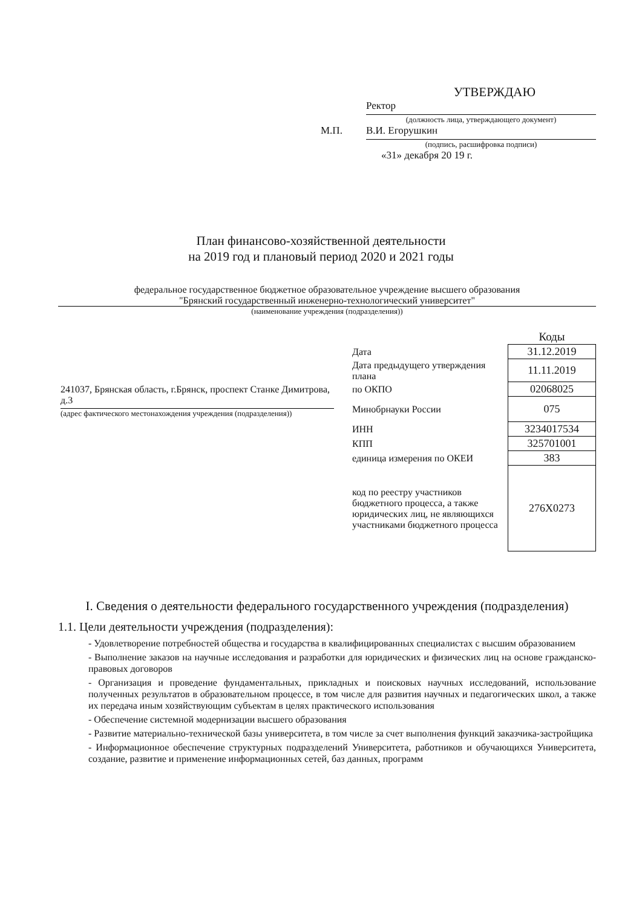УТВЕРЖДАЮ
Ректор
(должность лица, утверждающего документ)
М.П.
В.И. Егорушкин
(подпись, расшифровка подписи)
«31» декабря 20 19 г.
План финансово-хозяйственной деятельности
на 2019 год и плановый период 2020 и 2021 годы
федеральное государственное бюджетное образовательное учреждение высшего образования
"Брянский государственный инженерно-технологический университет"
(наименование учреждения (подразделения))
241037, Брянская область, г.Брянск, проспект Станке Димитрова, д.3
(адрес фактического местонахождения учреждения (подразделения))
| | Коды |
| Дата | 31.12.2019 |
| Дата предыдущего утверждения плана | 11.11.2019 |
| по ОКПО | 02068025 |
| Минобрнауки России | 075 |
| ИНН | 3234017534 |
| КПП | 325701001 |
| единица измерения по ОКЕИ | 383 |
| код по реестру участников бюджетного процесса, а также юридических лиц, не являющихся участниками бюджетного процесса | 276X0273 |
I. Сведения о деятельности федерального государственного учреждения (подразделения)
1.1. Цели деятельности учреждения (подразделения):
- Удовлетворение потребностей общества и государства в квалифицированных специалистах с высшим образованием
- Выполнение заказов на научные исследования и разработки для юридических и физических лиц на основе гражданско-правовых договоров
- Организация и проведение фундаментальных, прикладных и поисковых научных исследований, использование полученных результатов в образовательном процессе, в том числе для развития научных и педагогических школ, а также их передача иным хозяйствующим субъектам в целях практического использования
- Обеспечение системной модернизации высшего образования
- Развитие материально-технической базы университета, в том числе за счет выполнения функций заказчика-застройщика
- Информационное обеспечение структурных подразделений Университета, работников и обучающихся Университета, создание, развитие и применение информационных сетей, баз данных, программ